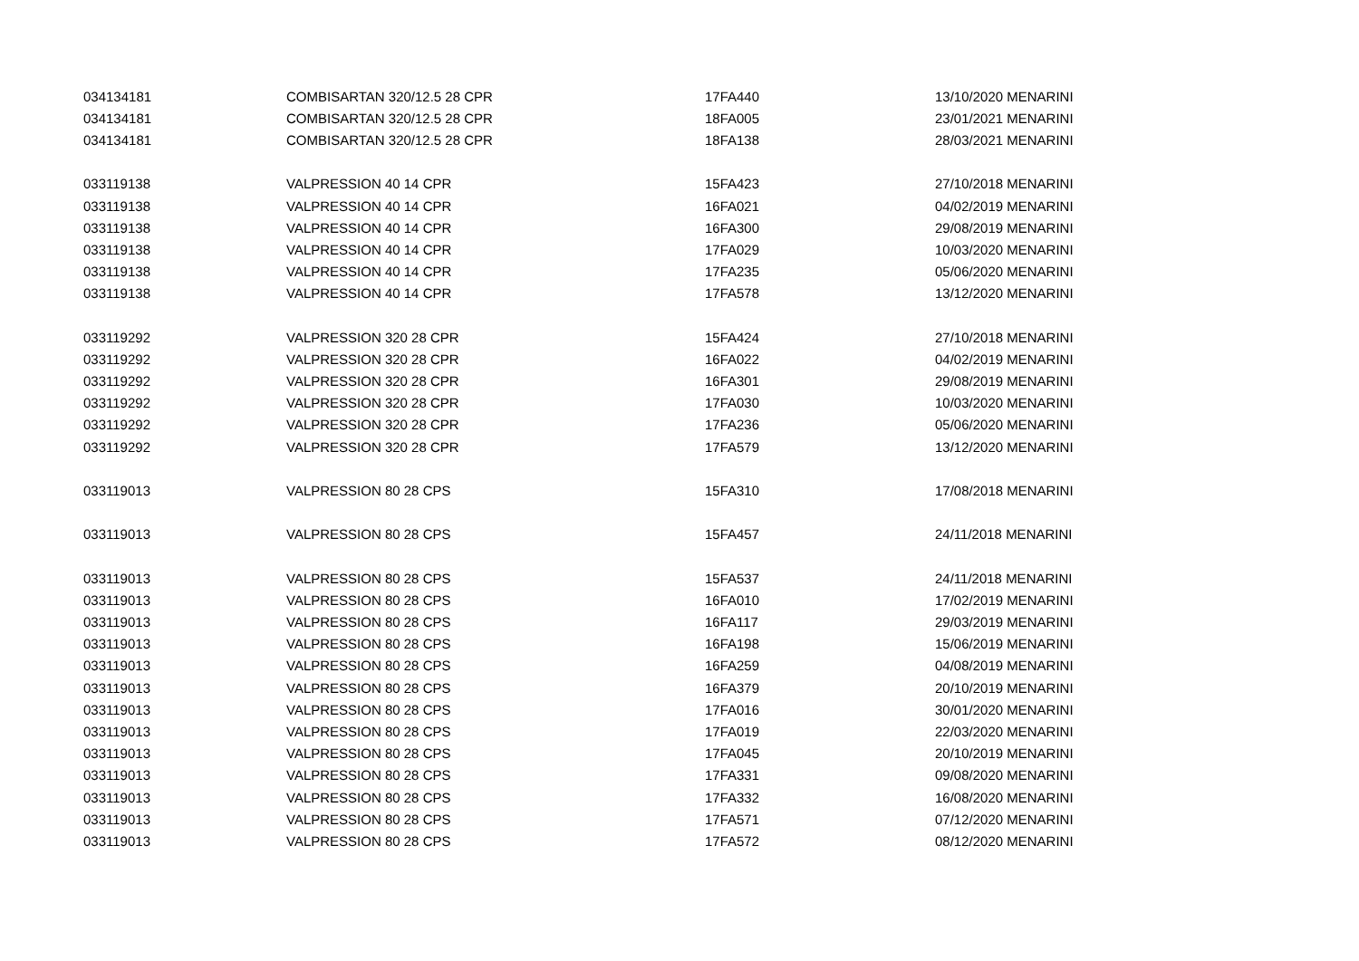| 034134181 | COMBISARTAN 320/12.5 28 CPR | 17FA440 | 13/10/2020 MENARINI |
| 034134181 | COMBISARTAN 320/12.5 28 CPR | 18FA005 | 23/01/2021 MENARINI |
| 034134181 | COMBISARTAN 320/12.5 28 CPR | 18FA138 | 28/03/2021 MENARINI |
| 033119138 | VALPRESSION 40 14 CPR | 15FA423 | 27/10/2018 MENARINI |
| 033119138 | VALPRESSION 40 14 CPR | 16FA021 | 04/02/2019 MENARINI |
| 033119138 | VALPRESSION 40 14 CPR | 16FA300 | 29/08/2019 MENARINI |
| 033119138 | VALPRESSION 40 14 CPR | 17FA029 | 10/03/2020 MENARINI |
| 033119138 | VALPRESSION 40 14 CPR | 17FA235 | 05/06/2020 MENARINI |
| 033119138 | VALPRESSION 40 14 CPR | 17FA578 | 13/12/2020 MENARINI |
| 033119292 | VALPRESSION 320 28 CPR | 15FA424 | 27/10/2018 MENARINI |
| 033119292 | VALPRESSION 320 28 CPR | 16FA022 | 04/02/2019 MENARINI |
| 033119292 | VALPRESSION 320 28 CPR | 16FA301 | 29/08/2019 MENARINI |
| 033119292 | VALPRESSION 320 28 CPR | 17FA030 | 10/03/2020 MENARINI |
| 033119292 | VALPRESSION 320 28 CPR | 17FA236 | 05/06/2020 MENARINI |
| 033119292 | VALPRESSION 320 28 CPR | 17FA579 | 13/12/2020 MENARINI |
| 033119013 | VALPRESSION 80 28 CPS | 15FA310 | 17/08/2018 MENARINI |
| 033119013 | VALPRESSION 80 28 CPS | 15FA457 | 24/11/2018 MENARINI |
| 033119013 | VALPRESSION 80 28 CPS | 15FA537 | 24/11/2018 MENARINI |
| 033119013 | VALPRESSION 80 28 CPS | 16FA010 | 17/02/2019 MENARINI |
| 033119013 | VALPRESSION 80 28 CPS | 16FA117 | 29/03/2019 MENARINI |
| 033119013 | VALPRESSION 80 28 CPS | 16FA198 | 15/06/2019 MENARINI |
| 033119013 | VALPRESSION 80 28 CPS | 16FA259 | 04/08/2019 MENARINI |
| 033119013 | VALPRESSION 80 28 CPS | 16FA379 | 20/10/2019 MENARINI |
| 033119013 | VALPRESSION 80 28 CPS | 17FA016 | 30/01/2020 MENARINI |
| 033119013 | VALPRESSION 80 28 CPS | 17FA019 | 22/03/2020 MENARINI |
| 033119013 | VALPRESSION 80 28 CPS | 17FA045 | 20/10/2019 MENARINI |
| 033119013 | VALPRESSION 80 28 CPS | 17FA331 | 09/08/2020 MENARINI |
| 033119013 | VALPRESSION 80 28 CPS | 17FA332 | 16/08/2020 MENARINI |
| 033119013 | VALPRESSION 80 28 CPS | 17FA571 | 07/12/2020 MENARINI |
| 033119013 | VALPRESSION 80 28 CPS | 17FA572 | 08/12/2020 MENARINI |